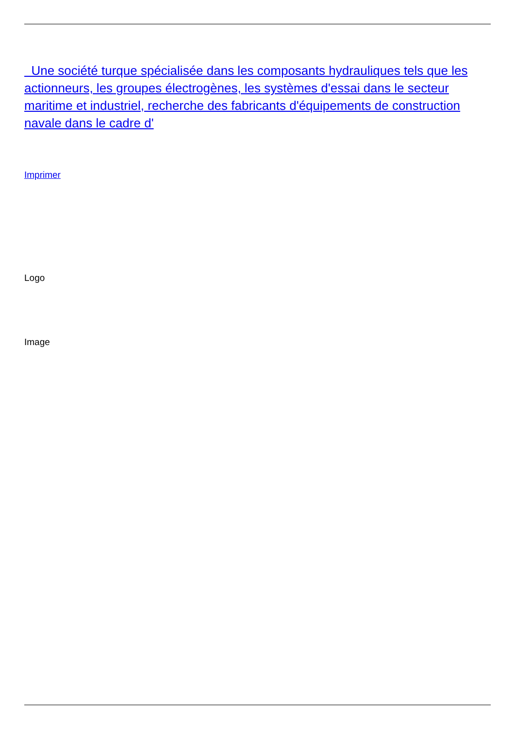Une société turque spécialisée dans les composants hydrauliques tels que les actionneurs, les groupes électrogènes, les systèmes d'essai dans le secteur maritime et industriel, recherche des fabricants d'équipements de construction navale dans le cadre d'
Imprimer
Logo
Image